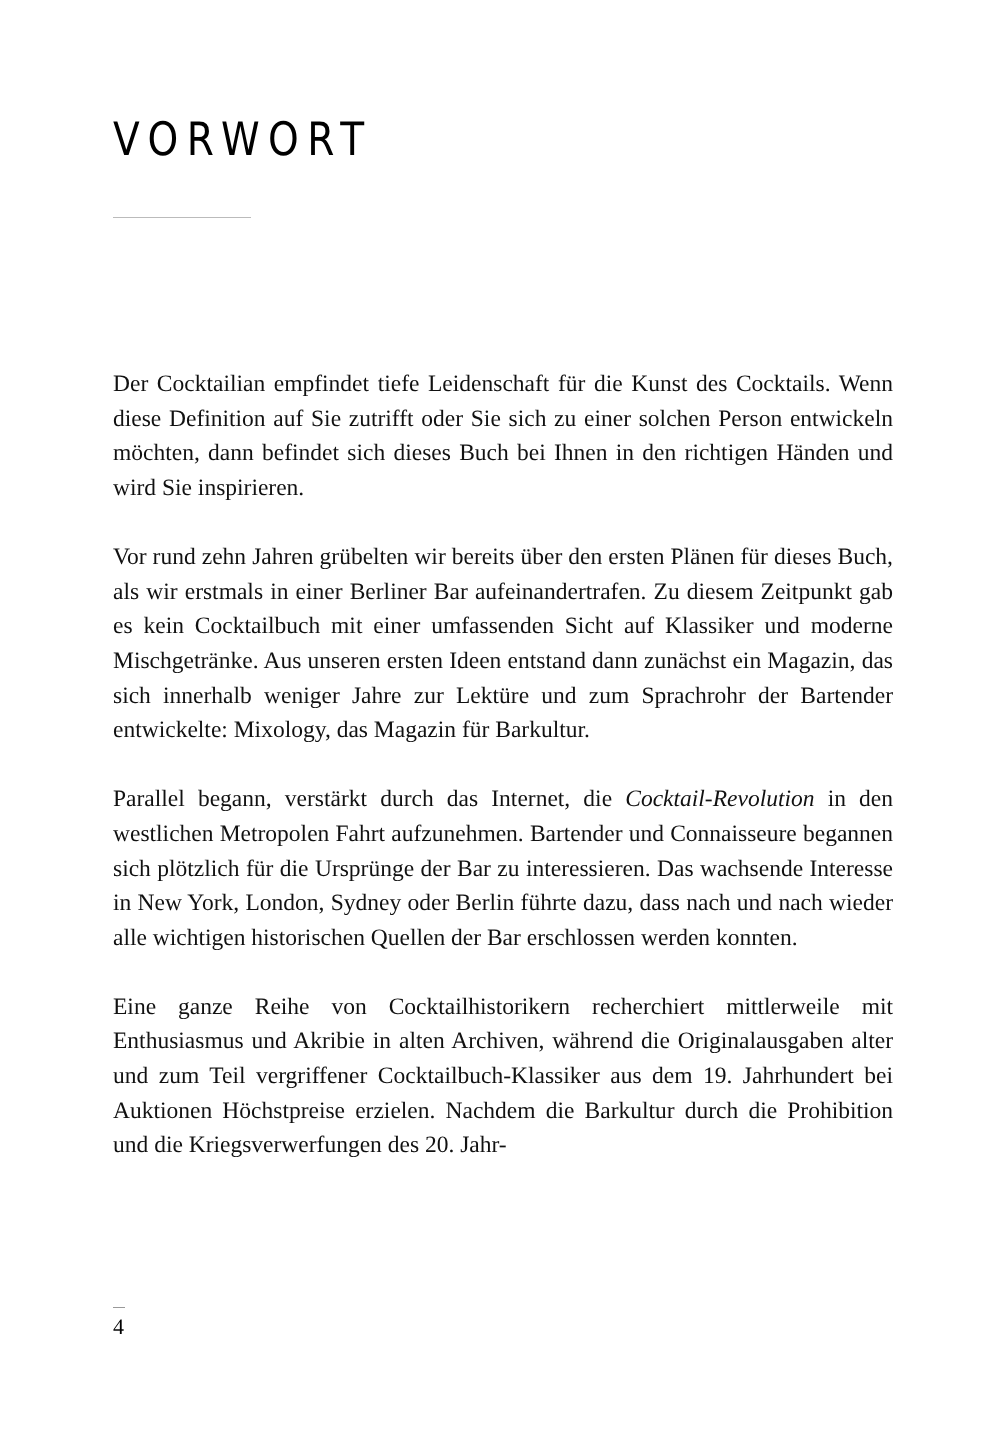VORWORT
Der Cocktailian empfindet tiefe Leidenschaft für die Kunst des Cocktails. Wenn diese Definition auf Sie zutrifft oder Sie sich zu einer solchen Person entwickeln möchten, dann befindet sich dieses Buch bei Ihnen in den richtigen Händen und wird Sie inspirieren.
Vor rund zehn Jahren grübelten wir bereits über den ersten Plänen für dieses Buch, als wir erstmals in einer Berliner Bar aufeinandertrafen. Zu diesem Zeitpunkt gab es kein Cocktailbuch mit einer umfassenden Sicht auf Klassiker und moderne Mischgetränke. Aus unseren ersten Ideen entstand dann zunächst ein Magazin, das sich innerhalb weniger Jahre zur Lektüre und zum Sprachrohr der Bartender entwickelte: Mixology, das Magazin für Barkultur.
Parallel begann, verstärkt durch das Internet, die Cocktail-Revolution in den westlichen Metropolen Fahrt aufzunehmen. Bartender und Connaisseure begannen sich plötzlich für die Ursprünge der Bar zu interessieren. Das wachsende Interesse in New York, London, Sydney oder Berlin führte dazu, dass nach und nach wieder alle wichtigen historischen Quellen der Bar erschlossen werden konnten.
Eine ganze Reihe von Cocktailhistorikern recherchiert mittlerweile mit Enthusiasmus und Akribie in alten Archiven, während die Originalausgaben alter und zum Teil vergriffener Cocktailbuch-Klassiker aus dem 19. Jahrhundert bei Auktionen Höchstpreise erzielen. Nachdem die Barkultur durch die Prohibition und die Kriegsverwerfungen des 20. Jahr-
4